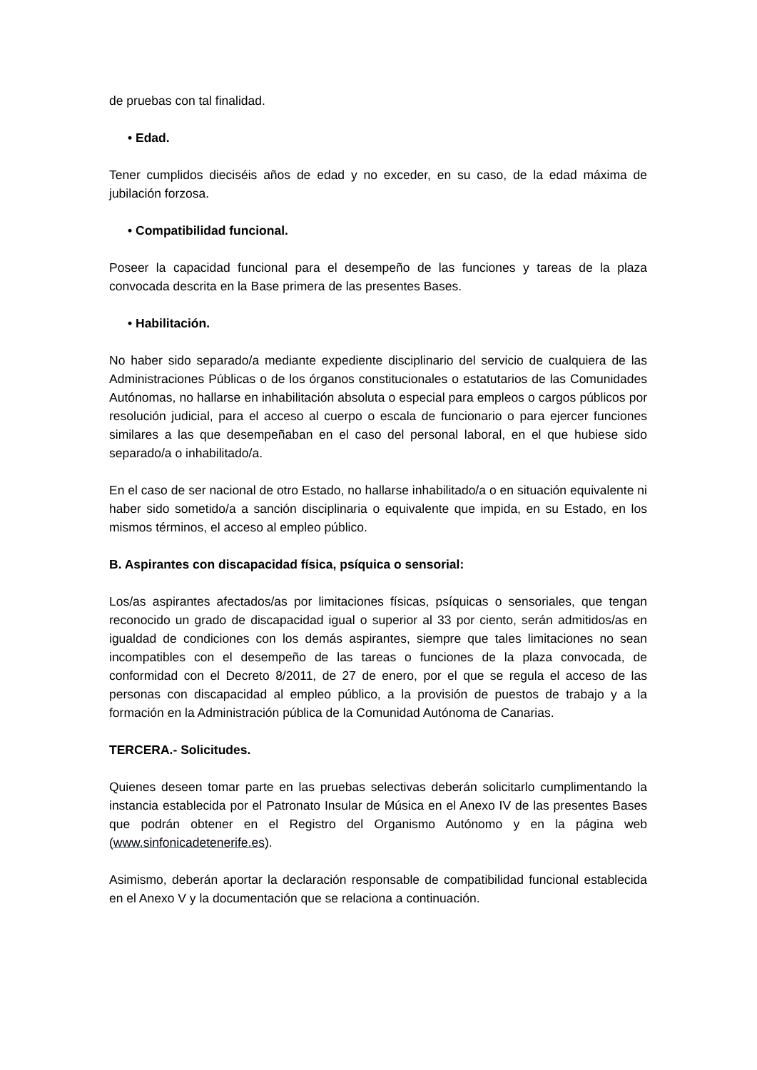de pruebas con tal finalidad.
• Edad.
Tener cumplidos dieciséis años de edad y no exceder, en su caso, de la edad máxima de jubilación forzosa.
• Compatibilidad funcional.
Poseer la capacidad funcional para el desempeño de las funciones y tareas de la plaza convocada descrita en la Base primera de las presentes Bases.
• Habilitación.
No haber sido separado/a mediante expediente disciplinario del servicio de cualquiera de las Administraciones Públicas o de los órganos constitucionales o estatutarios de las Comunidades Autónomas, no hallarse en inhabilitación absoluta o especial para empleos o cargos públicos por resolución judicial, para el acceso al cuerpo o escala de funcionario o para ejercer funciones similares a las que desempeñaban en el caso del personal laboral, en el que hubiese sido separado/a o inhabilitado/a.
En el caso de ser nacional de otro Estado, no hallarse inhabilitado/a o en situación equivalente ni haber sido sometido/a a sanción disciplinaria o equivalente que impida, en su Estado, en los mismos términos, el acceso al empleo público.
B. Aspirantes con discapacidad física, psíquica o sensorial:
Los/as aspirantes afectados/as por limitaciones físicas, psíquicas o sensoriales, que tengan reconocido un grado de discapacidad igual o superior al 33 por ciento, serán admitidos/as en igualdad de condiciones con los demás aspirantes, siempre que tales limitaciones no sean incompatibles con el desempeño de las tareas o funciones de la plaza convocada, de conformidad con el Decreto 8/2011, de 27 de enero, por el que se regula el acceso de las personas con discapacidad al empleo público, a la provisión de puestos de trabajo y a la formación en la Administración pública de la Comunidad Autónoma de Canarias.
TERCERA.- Solicitudes.
Quienes deseen tomar parte en las pruebas selectivas deberán solicitarlo cumplimentando la instancia establecida por el Patronato Insular de Música en el Anexo IV de las presentes Bases que podrán obtener en el Registro del Organismo Autónomo y en la página web (www.sinfonicadetenerife.es).
Asimismo, deberán aportar la declaración responsable de compatibilidad funcional establecida en el Anexo V y la documentación que se relaciona a continuación.